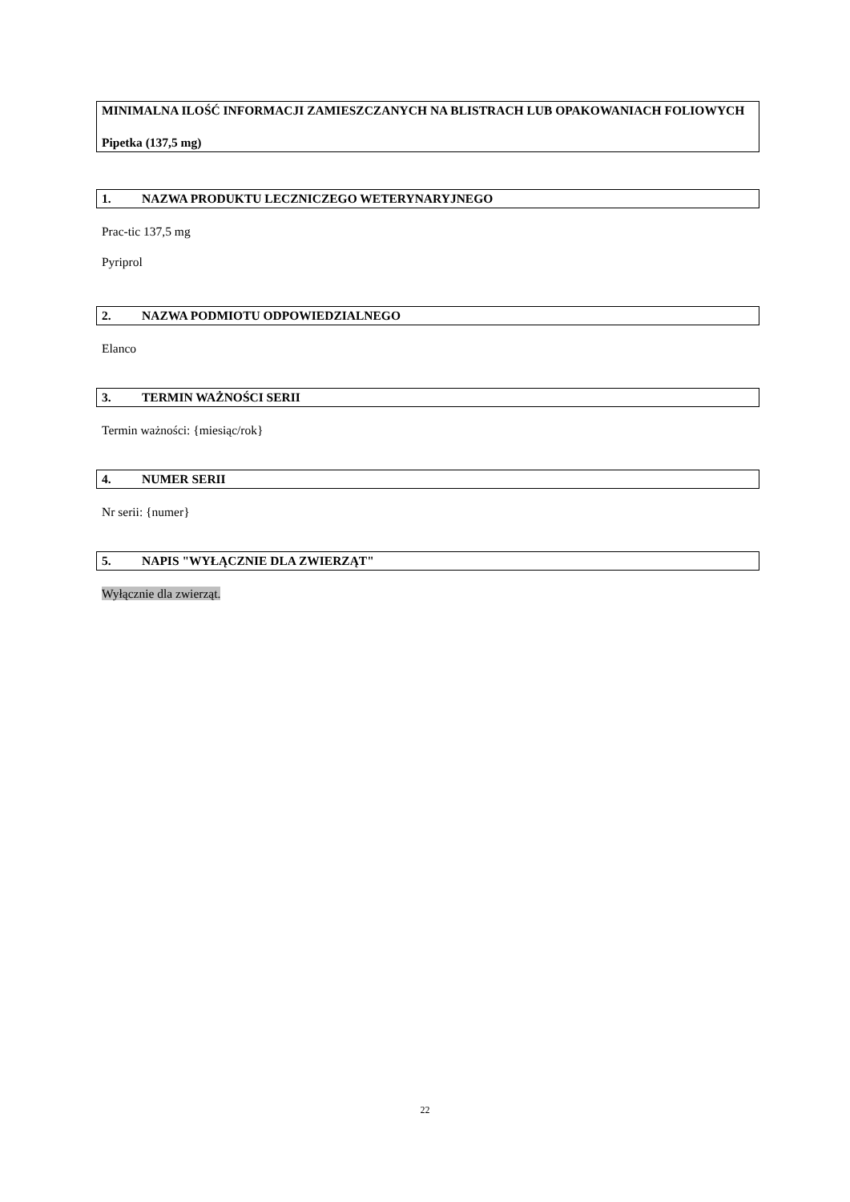MINIMALNA ILOŚĆ INFORMACJI ZAMIESZCZANYCH NA BLISTRACH LUB OPAKOWANIACH FOLIOWYCH
Pipetka (137,5 mg)
1. NAZWA PRODUKTU LECZNICZEGO WETERYNARYJNEGO
Prac-tic 137,5 mg
Pyriprol
2. NAZWA PODMIOTU ODPOWIEDZIALNEGO
Elanco
3. TERMIN WAŻNOŚCI SERII
Termin ważności: {miesiąc/rok}
4. NUMER SERII
Nr serii: {numer}
5. NAPIS "WYŁĄCZNIE DLA ZWIERZĄT"
Wyłącznie dla zwierząt.
22